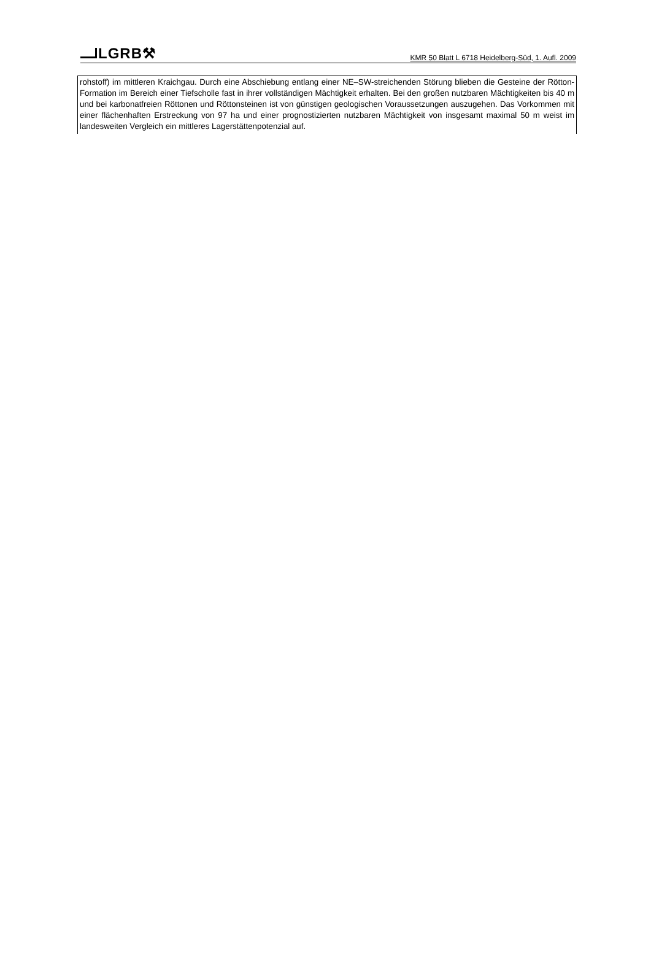LGRB⚒
KMR 50 Blatt L 6718 Heidelberg-Süd, 1. Aufl. 2009
rohstoff) im mittleren Kraichgau. Durch eine Abschiebung entlang einer NE–SW-streichenden Störung blieben die Gesteine der Rötton-Formation im Bereich einer Tiefscholle fast in ihrer vollständigen Mächtigkeit erhalten. Bei den großen nutzbaren Mächtigkeiten bis 40 m und bei karbonatfreien Röttonen und Röttonsteinen ist von günstigen geologischen Voraussetzungen auszugehen. Das Vorkommen mit einer flächenhaften Erstreckung von 97 ha und einer prognostizierten nutzbaren Mächtigkeit von insgesamt maximal 50 m weist im landesweiten Vergleich ein mittleres Lagerstättenpotenzial auf.